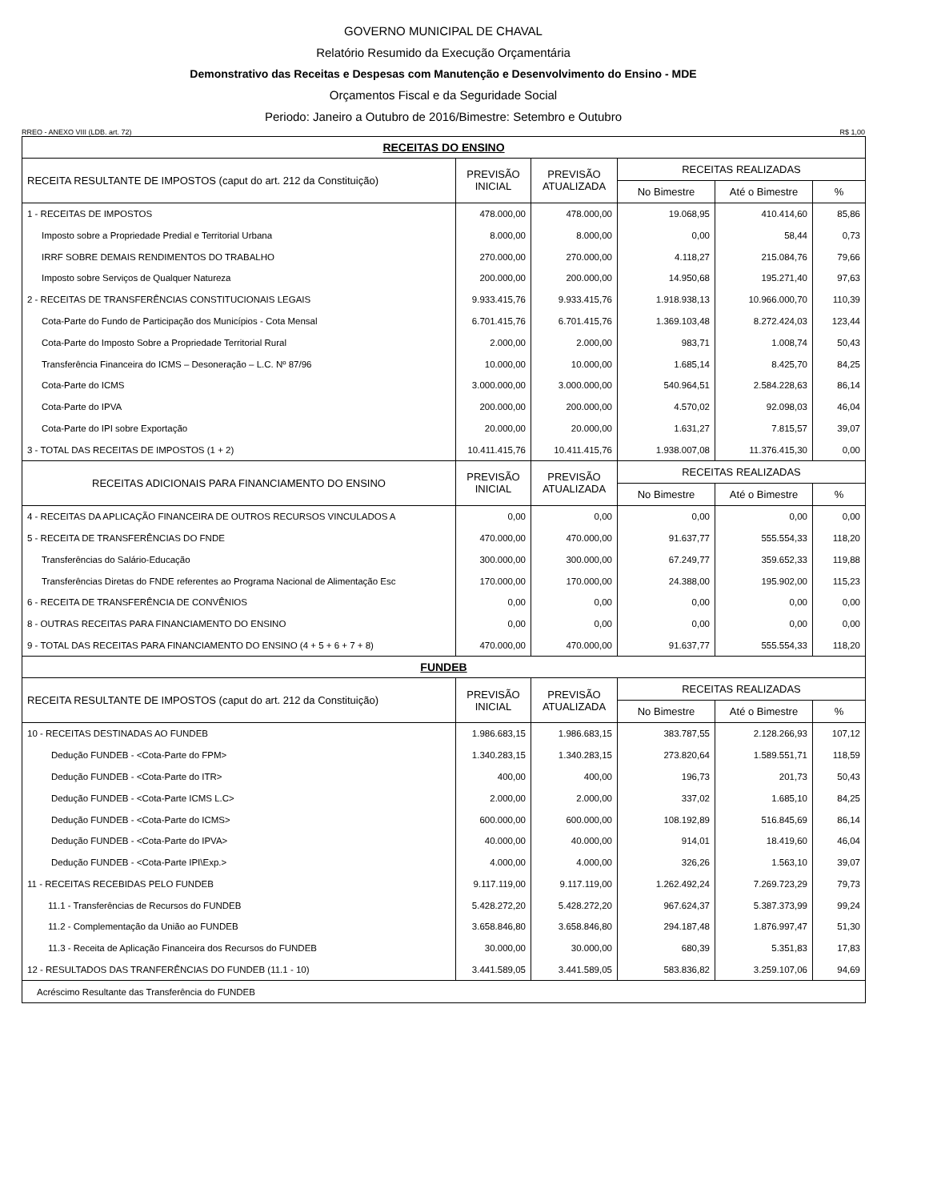GOVERNO MUNICIPAL DE CHAVAL
Relatório Resumido da Execução Orçamentária
Demonstrativo das Receitas e Despesas com Manutenção e Desenvolvimento do Ensino - MDE
Orçamentos Fiscal e da Seguridade Social
Periodo: Janeiro a Outubro de 2016/Bimestre: Setembro e Outubro
RREO - ANEXO VIII (LDB. art. 72) R$ 1,00
| RECEITAS DO ENSINO | | | | | |
| RECEITA RESULTANTE DE IMPOSTOS (caput do art. 212 da Constituição) | PREVISÃO INICIAL | PREVISÃO ATUALIZADA | RECEITAS REALIZADAS | | |
| | | | No Bimestre | Até o Bimestre | % |
| 1 - RECEITAS DE IMPOSTOS | 478.000,00 | 478.000,00 | 19.068,95 | 410.414,60 | 85,86 |
| Imposto sobre a Propriedade Predial e Territorial Urbana | 8.000,00 | 8.000,00 | 0,00 | 58,44 | 0,73 |
| IRRF SOBRE DEMAIS RENDIMENTOS DO TRABALHO | 270.000,00 | 270.000,00 | 4.118,27 | 215.084,76 | 79,66 |
| Imposto sobre Serviços de Qualquer Natureza | 200.000,00 | 200.000,00 | 14.950,68 | 195.271,40 | 97,63 |
| 2 - RECEITAS DE TRANSFERÊNCIAS CONSTITUCIONAIS LEGAIS | 9.933.415,76 | 9.933.415,76 | 1.918.938,13 | 10.966.000,70 | 110,39 |
| Cota-Parte do Fundo de Participação dos Municípios - Cota Mensal | 6.701.415,76 | 6.701.415,76 | 1.369.103,48 | 8.272.424,03 | 123,44 |
| Cota-Parte do Imposto Sobre a Propriedade Territorial Rural | 2.000,00 | 2.000,00 | 983,71 | 1.008,74 | 50,43 |
| Transferência Financeira do ICMS – Desoneração – L.C. Nº 87/96 | 10.000,00 | 10.000,00 | 1.685,14 | 8.425,70 | 84,25 |
| Cota-Parte do ICMS | 3.000.000,00 | 3.000.000,00 | 540.964,51 | 2.584.228,63 | 86,14 |
| Cota-Parte do IPVA | 200.000,00 | 200.000,00 | 4.570,02 | 92.098,03 | 46,04 |
| Cota-Parte do IPI sobre Exportação | 20.000,00 | 20.000,00 | 1.631,27 | 7.815,57 | 39,07 |
| 3 - TOTAL DAS RECEITAS DE IMPOSTOS (1 + 2) | 10.411.415,76 | 10.411.415,76 | 1.938.007,08 | 11.376.415,30 | 0,00 |
| RECEITAS ADICIONAIS PARA FINANCIAMENTO DO ENSINO | PREVISÃO INICIAL | PREVISÃO ATUALIZADA | RECEITAS REALIZADAS | | |
| | | | No Bimestre | Até o Bimestre | % |
| 4 - RECEITAS DA APLICAÇÃO FINANCEIRA DE OUTROS RECURSOS VINCULADOS A | 0,00 | 0,00 | 0,00 | 0,00 | 0,00 |
| 5 - RECEITA DE TRANSFERÊNCIAS DO FNDE | 470.000,00 | 470.000,00 | 91.637,77 | 555.554,33 | 118,20 |
| Transferências do Salário-Educação | 300.000,00 | 300.000,00 | 67.249,77 | 359.652,33 | 119,88 |
| Transferências Diretas do FNDE referentes ao Programa Nacional de Alimentação Esc | 170.000,00 | 170.000,00 | 24.388,00 | 195.902,00 | 115,23 |
| 6 - RECEITA DE TRANSFERÊNCIA DE CONVÊNIOS | 0,00 | 0,00 | 0,00 | 0,00 | 0,00 |
| 8 - OUTRAS RECEITAS PARA FINANCIAMENTO DO ENSINO | 0,00 | 0,00 | 0,00 | 0,00 | 0,00 |
| 9 - TOTAL DAS RECEITAS PARA FINANCIAMENTO DO ENSINO (4 + 5 + 6 + 7 + 8) | 470.000,00 | 470.000,00 | 91.637,77 | 555.554,33 | 118,20 |
| FUNDEB | | | | | |
| RECEITA RESULTANTE DE IMPOSTOS (caput do art. 212 da Constituição) | PREVISÃO INICIAL | PREVISÃO ATUALIZADA | RECEITAS REALIZADAS | | |
| | | | No Bimestre | Até o Bimestre | % |
| 10 - RECEITAS DESTINADAS AO FUNDEB | 1.986.683,15 | 1.986.683,15 | 383.787,55 | 2.128.266,93 | 107,12 |
| Dedução FUNDEB - <Cota-Parte do FPM> | 1.340.283,15 | 1.340.283,15 | 273.820,64 | 1.589.551,71 | 118,59 |
| Dedução FUNDEB - <Cota-Parte do ITR> | 400,00 | 400,00 | 196,73 | 201,73 | 50,43 |
| Dedução FUNDEB - <Cota-Parte ICMS L.C> | 2.000,00 | 2.000,00 | 337,02 | 1.685,10 | 84,25 |
| Dedução FUNDEB - <Cota-Parte do ICMS> | 600.000,00 | 600.000,00 | 108.192,89 | 516.845,69 | 86,14 |
| Dedução FUNDEB - <Cota-Parte do IPVA> | 40.000,00 | 40.000,00 | 914,01 | 18.419,60 | 46,04 |
| Dedução FUNDEB - <Cota-Parte IPI\Exp.> | 4.000,00 | 4.000,00 | 326,26 | 1.563,10 | 39,07 |
| 11 - RECEITAS RECEBIDAS PELO FUNDEB | 9.117.119,00 | 9.117.119,00 | 1.262.492,24 | 7.269.723,29 | 79,73 |
| 11.1 - Transferências de Recursos do FUNDEB | 5.428.272,20 | 5.428.272,20 | 967.624,37 | 5.387.373,99 | 99,24 |
| 11.2 - Complementação da União ao FUNDEB | 3.658.846,80 | 3.658.846,80 | 294.187,48 | 1.876.997,47 | 51,30 |
| 11.3 - Receita de Aplicação Financeira dos Recursos do FUNDEB | 30.000,00 | 30.000,00 | 680,39 | 5.351,83 | 17,83 |
| 12 - RESULTADOS DAS TRANFERÊNCIAS DO FUNDEB (11.1 - 10) | 3.441.589,05 | 3.441.589,05 | 583.836,82 | 3.259.107,06 | 94,69 |
| Acréscimo Resultante das Transferência do FUNDEB | | | | | |